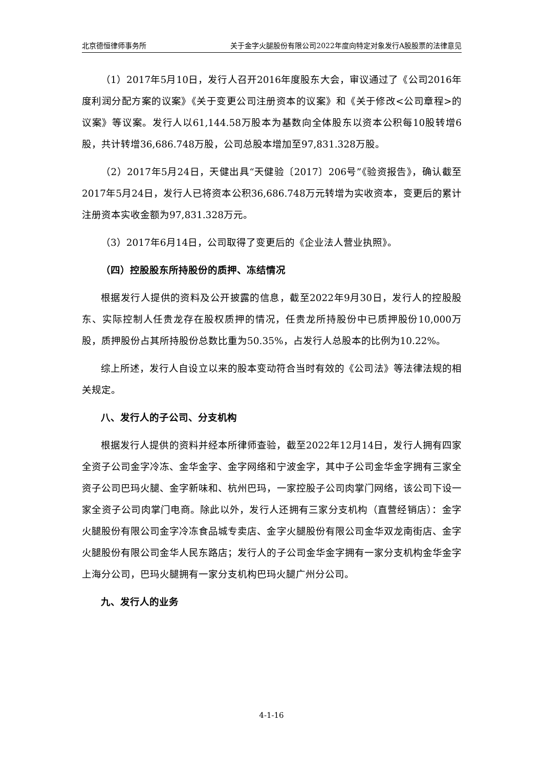北京德恒律师事务所 关于金字火腿股份有限公司2022年度向特定对象发行A股股票的法律意见
（1）2017年5月10日，发行人召开2016年度股东大会，审议通过了《公司2016年度利润分配方案的议案》《关于变更公司注册资本的议案》和《关于修改<公司章程>的议案》等议案。发行人以61,144.58万股本为基数向全体股东以资本公积每10股转增6股，共计转增36,686.748万股，公司总股本增加至97,831.328万股。
（2）2017年5月24日，天健出具“天健验〔2017〕206号”《验资报告》，确认截至2017年5月24日，发行人已将资本公积36,686.748万元转增为实收资本，变更后的累计注册资本实收金额为97,831.328万元。
（3）2017年6月14日，公司取得了变更后的《企业法人营业执照》。
（四）控股股东所持股份的质押、冻结情况
根据发行人提供的资料及公开披露的信息，截至2022年9月30日，发行人的控股股东、实际控制人任贵龙存在股权质押的情况，任贵龙所持股份中已质押股份10,000万股，质押股份占其所持股份总数比重为50.35%，占发行人总股本的比例为10.22%。
综上所述，发行人自设立以来的股本变动符合当时有效的《公司法》等法律法规的相关规定。
八、发行人的子公司、分支机构
根据发行人提供的资料并经本所律师查验，截至2022年12月14日，发行人拥有四家全资子公司金字冷冻、金华金字、金字网络和宁波金字，其中子公司金华金字拥有三家全资子公司巴玛火腿、金字新味和、杭州巴玛，一家控股子公司肉掌门网络，该公司下设一家全资子公司肉掌门电商。除此以外，发行人还拥有三家分支机构（直营经销店）：金字火腿股份有限公司金字冷冻食品城专卖店、金字火腿股份有限公司金华双龙南街店、金字火腿股份有限公司金华人民东路店；发行人的子公司金华金字拥有一家分支机构金华金字上海分公司，巴玛火腿拥有一家分支机构巴玛火腿广州分公司。
九、发行人的业务
4-1-16